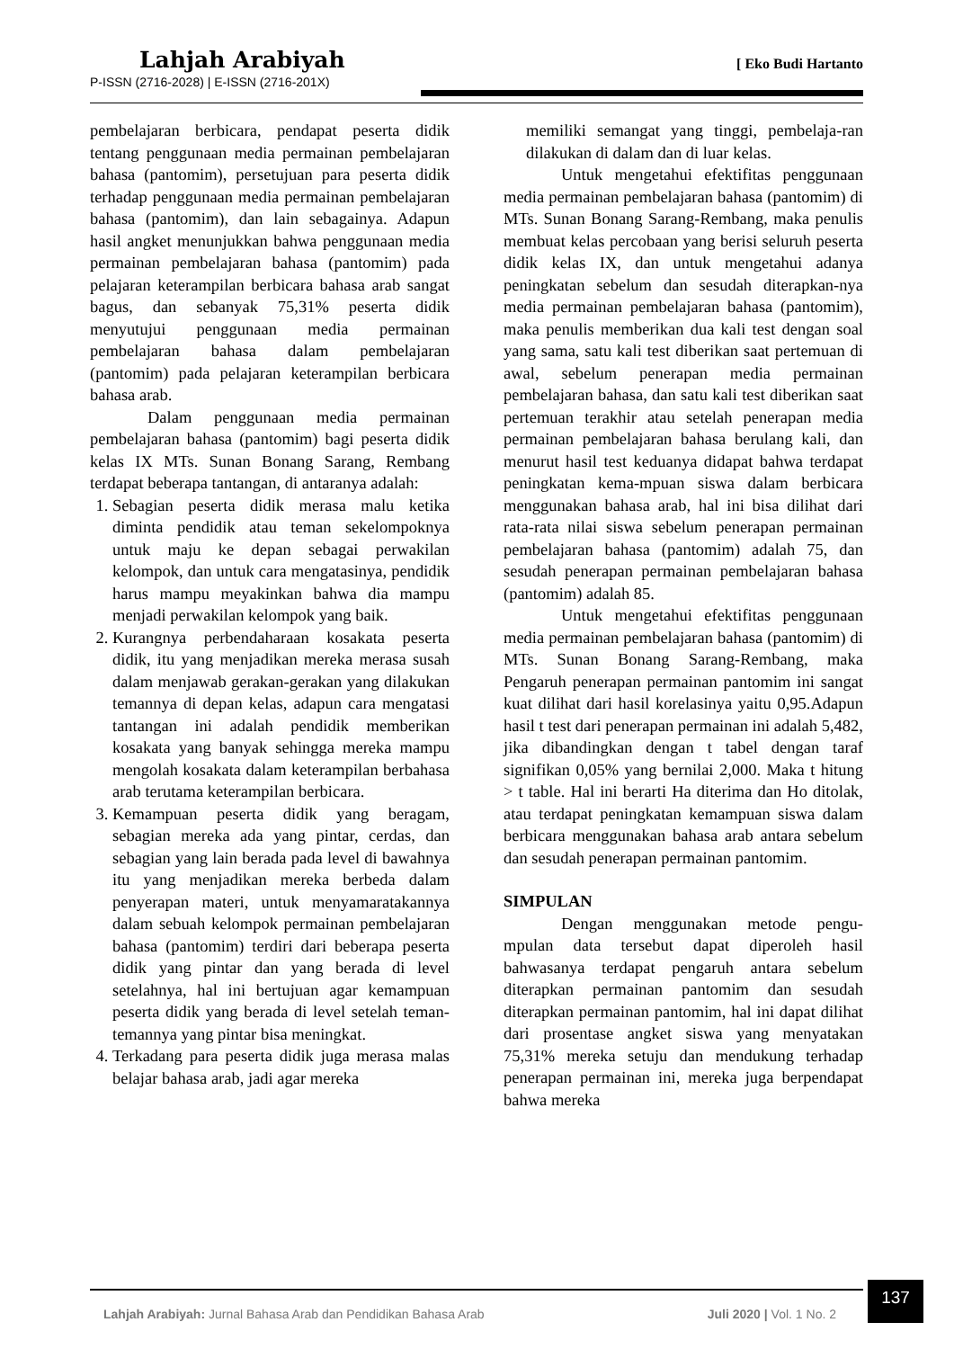Lahjah Arabiyah
[ Eko Budi Hartanto
P-ISSN (2716-2028) | E-ISSN (2716-201X)
pembelajaran berbicara, pendapat peserta didik tentang penggunaan media permainan pembelajaran bahasa (pantomim), persetujuan para peserta didik terhadap penggunaan media permainan pembelajaran bahasa (pantomim), dan lain sebagainya. Adapun hasil angket menunjukkan bahwa penggunaan media permainan pembelajaran bahasa (pantomim) pada pelajaran keterampilan berbicara bahasa arab sangat bagus, dan sebanyak 75,31% peserta didik menyutujui penggunaan media permainan pembelajaran bahasa dalam pembelajaran (pantomim) pada pelajaran keterampilan berbicara bahasa arab.
Dalam penggunaan media permainan pembelajaran bahasa (pantomim) bagi peserta didik kelas IX MTs. Sunan Bonang Sarang, Rembang terdapat beberapa tantangan, di antaranya adalah:
1. Sebagian peserta didik merasa malu ketika diminta pendidik atau teman sekelompoknya untuk maju ke depan sebagai perwakilan kelompok, dan untuk cara mengatasinya, pendidik harus mampu meyakinkan bahwa dia mampu menjadi perwakilan kelompok yang baik.
2. Kurangnya perbendaharaan kosakata peserta didik, itu yang menjadikan mereka merasa susah dalam menjawab gerakan-gerakan yang dilakukan temannya di depan kelas, adapun cara mengatasi tantangan ini adalah pendidik memberikan kosakata yang banyak sehingga mereka mampu mengolah kosakata dalam keterampilan berbahasa arab terutama keterampilan berbicara.
3. Kemampuan peserta didik yang beragam, sebagian mereka ada yang pintar, cerdas, dan sebagian yang lain berada pada level di bawahnya itu yang menjadikan mereka berbeda dalam penyerapan materi, untuk menyamaratakannya dalam sebuah kelompok permainan pembelajaran bahasa (pantomim) terdiri dari beberapa peserta didik yang pintar dan yang berada di level setelahnya, hal ini bertujuan agar kemampuan peserta didik yang berada di level setelah teman-temannya yang pintar bisa meningkat.
4. Terkadang para peserta didik juga merasa malas belajar bahasa arab, jadi agar mereka
memiliki semangat yang tinggi, pembelaja-ran dilakukan di dalam dan di luar kelas.
Untuk mengetahui efektifitas penggunaan media permainan pembelajaran bahasa (pantomim) di MTs. Sunan Bonang Sarang-Rembang, maka penulis membuat kelas percobaan yang berisi seluruh peserta didik kelas IX, dan untuk mengetahui adanya peningkatan sebelum dan sesudah diterapkan-nya media permainan pembelajaran bahasa (pantomim), maka penulis memberikan dua kali test dengan soal yang sama, satu kali test diberikan saat pertemuan di awal, sebelum penerapan media permainan pembelajaran bahasa, dan satu kali test diberikan saat pertemuan terakhir atau setelah penerapan media permainan pembelajaran bahasa berulang kali, dan menurut hasil test keduanya didapat bahwa terdapat peningkatan kema-mpuan siswa dalam berbicara menggunakan bahasa arab, hal ini bisa dilihat dari rata-rata nilai siswa sebelum penerapan permainan pembelajaran bahasa (pantomim) adalah 75, dan sesudah penerapan permainan pembelajaran bahasa (pantomim) adalah 85.
Untuk mengetahui efektifitas penggunaan media permainan pembelajaran bahasa (pantomim) di MTs. Sunan Bonang Sarang-Rembang, maka Pengaruh penerapan permainan pantomim ini sangat kuat dilihat dari hasil korelasinya yaitu 0,95.Adapun hasil t test dari penerapan permainan ini adalah 5,482, jika dibandingkan dengan t tabel dengan taraf signifikan 0,05% yang bernilai 2,000. Maka t hitung > t table. Hal ini berarti Ha diterima dan Ho ditolak, atau terdapat peningkatan kemampuan siswa dalam berbicara menggunakan bahasa arab antara sebelum dan sesudah penerapan permainan pantomim.
SIMPULAN
Dengan menggunakan metode pengu-mpulan data tersebut dapat diperoleh hasil bahwasanya terdapat pengaruh antara sebelum diterapkan permainan pantomim dan sesudah diterapkan permainan pantomim, hal ini dapat dilihat dari prosentase angket siswa yang menyatakan 75,31% mereka setuju dan mendukung terhadap penerapan permainan ini, mereka juga berpendapat bahwa mereka
Lahjah Arabiyah: Jurnal Bahasa Arab dan Pendidikan Bahasa Arab Juli 2020 | Vol. 1 No. 2 137